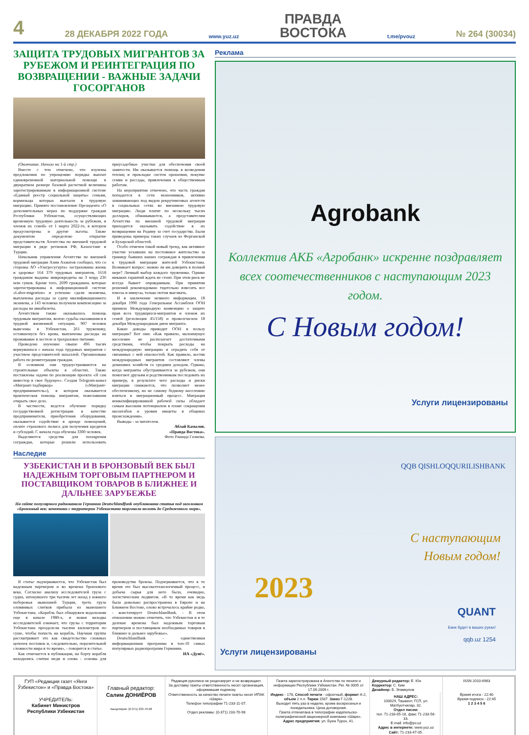4 28 ДЕКАБРЯ 2022 ГОДА www.yuz.uz ПРАВДА
ВОСТОКА t.me/pvouz № 264 (30034)
ЗАЩИТА ТРУДОВЫХ МИГРАНТОВ ЗА РУБЕЖОМ И РЕИНТЕГРАЦИЯ ПО ВОЗВРАЩЕНИИ - ВАЖНЫЕ ЗАДАЧИ ГОСОРГАНОВ
(Окончание. Начало на 1-й стр.)
Вместе с тем отмечено, что изучены предложения по упрощению порядка выплат единовременной материальной помощи в двукратном размере базовой расчетной величины зарегистрированным в информационной системе «Единый реестр социальной защиты» семьям, кормильцы которых выехали в трудовую миграцию. Принято постановление Президента «О дополнительных мерах по поддержке граждан Республики Узбекистан, осуществляющих временную трудовую деятельность за рубежом, и членов их семей» от 1 марта 2022-го, в котором предусмотрены и другие льготы. Также документом определено открытие представительств Агентства по внешней трудовой миграции в ряде регионов РФ, Казахстане и Турции.
Начальник управления Агентства по внешней трудовой миграции Азим Ахматов сообщил, что со стороны АО «Узагросугурта» застрахованы жизнь и здоровье 164 379 трудовых мигрантов, 1618 гражданам выданы микрокредиты на 3 млрд 236 млн сумов. Кроме того, 2699 гражданам, которые зарегистрированы в информационной системе «Labor-migration» и успешно сдали экзамены, выплачены расходы за сдачу квалификационного экзамена, а 143 человека получили компенсацию за расходы на авиабилеты.
Агентством также оказывалась помощь трудовым мигрантам, волею судьбы оказавшимся в трудной жизненной ситуации. 907 человек вывезены в Узбекистан, 261 труженику, оставшемуся без крова, выплачены расходы на проживание в хостеле и трехразовое питание.
Проведено изучение свыше 496 тысяч вернувшихся с начала года трудовых мигрантов с участием представителей махаллей. Организована работа по реинтеграции граждан.
В основном они трудоустраиваются на строительные объекты в областях. Также поставлены задачи по реализации проекта «Я сам инвестор в свое будущее». Создан Telegram-канал «Мигрант-тадбиркор» («Мигрант-предприниматель»), в котором оказывается практическая помощь мигрантам, пожелавшим открыть свое дело.
В частности, ведется обучение порядку государственной регистрации в качестве предпринимателя, приобретения оборудования, оказывается содействие в аренде помещений, оплате страхового полиса для получения кредитов и субсидий. С начала года обучены 3300 человек.
Выделяются средства для поощрения сограждан, которые решили использовать приусадебные участки для обеспечения своей занятости. Им оказывается помощь в возведении теплиц и прокладке систем орошения, покупке семян и рассады, привлечении к общественным работам.
На мероприятии отмечено, что часть граждан попадается в сети мошенников, активно заманивающих под видом рекрутинговых агентств в социальных сетях во внешнюю трудовую миграцию. Люди платят по нескольку тысяч долларов, обманываются, а представителям Агентства по внешней трудовой миграции приходится оказывать содействие в их возвращении на Родину за счет государства. Были приведены примеры таких случаев из Ферганской и Бухарской областей.
Особо отмечен такой новый тренд, как активное участие уехавших на постоянное жительство за границу бывших наших сограждан в привлечении к трудовой миграции жителей Узбекистана. Возникает вопрос: можно ли им доверять в полной мере? Личный выбор каждого труженика. Однако никаких гарантий ждать не стоит. При этом риск не всегда бывает оправданным. При принятии решений рекомендовано тщательно взвесить все плюсы и минусы, только потом выезжать.
И в заключение немного информации. 18 декабря 1990 года Генеральная Ассамблея ООН приняла Международную конвенцию о защите прав всех трудящихся-мигрантов и членов их семей (резолюция 45/158) и провозгласила 18 декабря Международным днем мигранта.
Какие доводы приводит ООН в пользу миграции? Вот они: «Как правило, малоимущее население не располагает достаточными средствами, чтобы покрыть расходы на международную миграцию и оградить себя от связанных с ней опасностей. Как правило, костяк международных мигрантов составляют члены домашних хозяйств со средним доходом. Однако, когда мигранты обустраиваются за рубежом, они помогают друзьям и родственникам последовать их примеру, в результате чего расходы и риски миграции снижаются, что позволяет менее обеспеченному, но не самому бедному населению влиться в миграционный процесс. Миграция неквалифицированной рабочей силы обладает самым высоким потенциалом в плане сокращения масштабов и уровня нищеты в общинах происхождения».
Выводы - за читателем.
Аблай Камалов.
«Правда Востока».
Фото Рашида Галиева.
Наследие
УЗБЕКИСТАН И В БРОНЗОВЫЙ ВЕК БЫЛ НАДЕЖНЫМ ТОРГОВЫМ ПАРТНЕРОМ И ПОСТАВЩИКОМ ТОВАРОВ В БЛИЖНЕЕ И ДАЛЬНЕЕ ЗАРУБЕЖЬЕ
На сайте популярного радиоканала Германии Deutschlandfunk опубликована статья под заголовком «Бронзовый век: кочевники с территории Узбекистана торговали вплоть до Средиземного моря».
В статье подчеркивается, что Узбекистан был надежным партнером и во времена бронзового века. Согласно анализу исследователей груза с судна, затонувшего три тысячи лет назад у южного побережья нынешней Турции, треть груза оловянных слитков прибыла из нынешнего Узбекистана. «Корабль был обнаружен водолазами еще в начале 1980-х, и новая находка исследователей означает, что грузы с территории Узбекистана преодолели тысячи километров по суше, чтобы попасть на корабль. Научная группа рассматривает это как свидетельство сложных цепочек поставок и, следовательно, поразительной сложности мира в то время», - говорится в статье.
Как отмечается в публикации, на борту корабля находились слитки меди и олова - основы для производства бронзы. Подчеркивается, что в то время это был высокотехнологичный процесс, и добыча сырья для него была, очевидно, логистическим подвигом. «В то время как медь была довольно распространена в Европе и на Ближнем Востоке, олово встречалось крайне редко, - констатирует Deutschlandfunk. - В этом отношении можно отметить, что Узбекистан и в те далекие времена был надежным торговым партнером и поставщиком необходимых товаров в ближнее и дальнее зарубежье».
Deutschlandfunk - единственная информационная программа в топ-10 самых популярных радиопрограмм Германии.
ИА «Дунё».
Реклама
Agrobank
Коллектив АКБ «Агробанк» искренне поздравляет всех соотечественников с наступающим 2023 годом.
С Новым годом!
Услуги лицензированы
QQB QISHLOQQURILISHBANK
С наступающим
Новым годом!
2023
QUANT
Банк будет в ваших руках!
qqb.uz 1254
Услуги лицензированы
ГУП «Редакции газет «Янги Ўзбекистон» и «Правда Востока»
УЧРЕДИТЕЛЬ:
Кабинет Министров Республики Узбекистан
Главный редактор:
Салим ДОНИЁРОВ
Канцелярия: (0-371) 233-70-98
Редакция рукописи не рецензирует и не возвращает.
За доставку газеты ответственность несет организация, оформившая подписку.
Ответственность за качество печати газеты несет ИПАК «Шарк».
Телефон типографии 71-233-11-07.
Отдел рекламы: (0-371) 233-70-98
Газета зарегистрирована в Агентстве по печати и информации Республики Узбекистан. Рег. № 0005 от 17.09.2009 г.
Индекс - 178, Способ печати - офсетный, формат А-2, объем 2 п.л. Тираж 1587. Заказ Г-1228.
Выходит пять раз в неделю, кроме воскресенья и понедельника. Цена договорная.
Газета отпечатана в типографии издательско-полиграфической акционерной компании «Шарк». Адрес предприятия: ул. Буюк Турон, 41.
Дежурный редактор: Е. Юн
Корректор: С. Ким
Дизайнер: Б. Эгамкулов
НАШ АДРЕС:
100029, Ташкент, ГСП, ул. Матбуотчилар, 32.
Отдел писем:
тел. 71-233-05-18, факс 71-233-56-33.
E-mail: info@pv.uz
Адрес в интернете: www.yuz.uz
Сайт: 71-233-47-05.
ISSN 2010-6963
Время итога - 22:40
Время подписи - 22:45
1 2 3 4 5 6